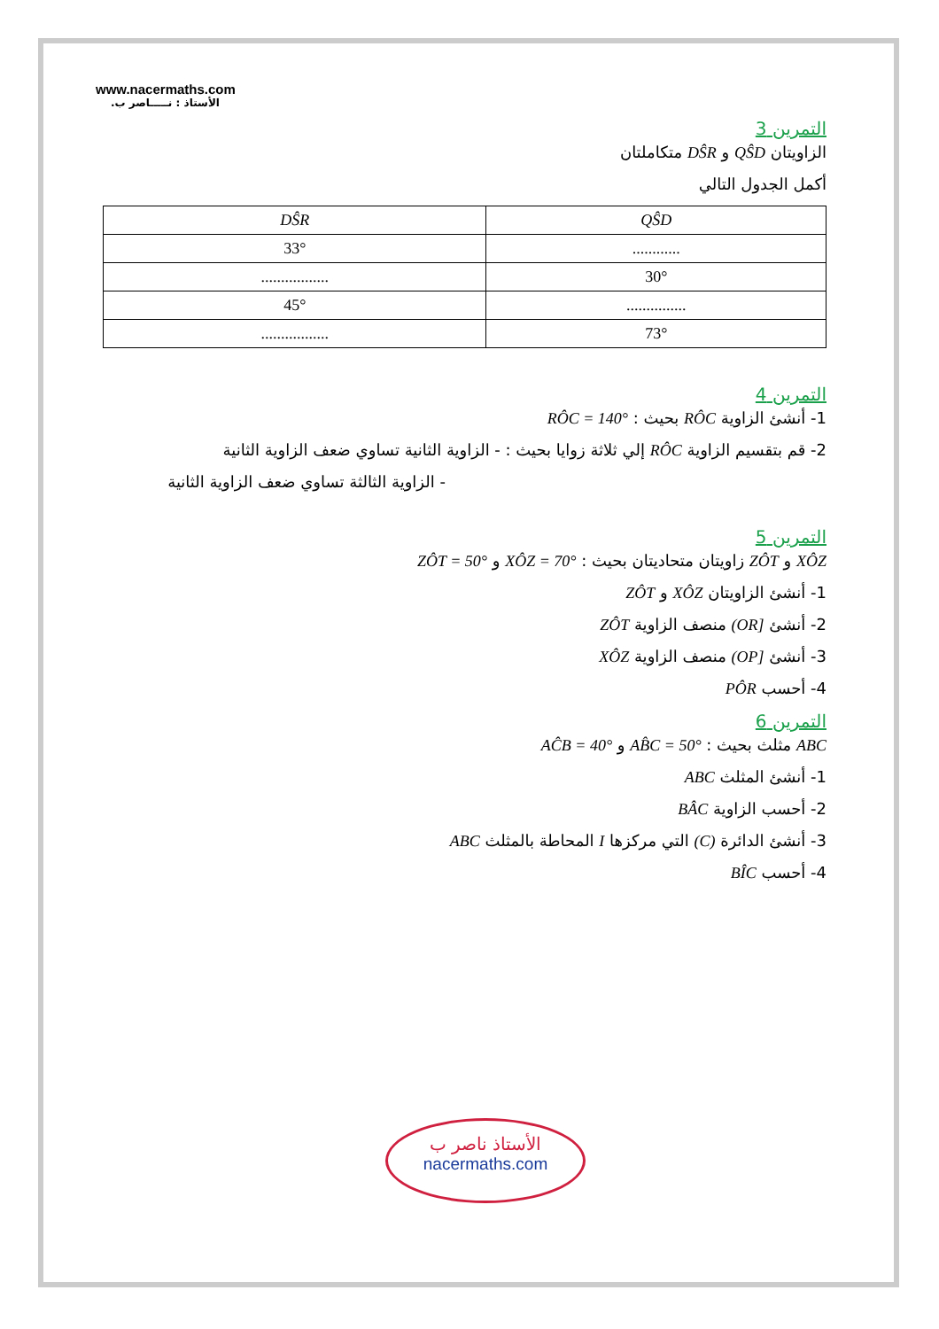www.nacermaths.com
الأستاذ : نـــــاصر ب.
التمرين 3
الزاويتان QŜD و DŜR متكاملتان
أكمل الجدول التالي
| QŜD | DŜR |
| --- | --- |
| ............ | 33° |
| 30° | ................. |
| ............... | 45° |
| 73° | ................. |
التمرين 4
1- أنشئ الزاوية RÔC بحيث : RÔC = 140°
2- قم بتقسيم الزاوية RÔC إلي ثلاثة زوايا بحيث : - الزاوية الثانية تساوي ضعف الزاوية الثانية
- الزاوية الثالثة تساوي ضعف الزاوية الثانية
التمرين 5
XÔZ و ZÔT زاويتان متحاديتان بحيث : XÔZ = 70° و ZÔT = 50°
1- أنشئ الزاويتان XÔZ و ZÔT
2- أنشئ [OR) منصف الزاوية ZÔT
3- أنشئ [OP) منصف الزاوية XÔZ
4- أحسب PÔR
التمرين 6
ABC مثلث بحيث : AB̂C = 50° و AĈB = 40°
1- أنشئ المثلث ABC
2- أحسب الزاوية BÂC
3- أنشئ الدائرة (C) التي مركزها I المحاطة بالمثلث ABC
4- أحسب BÎC
الأستاذ ناصر ب
nacermaths.com